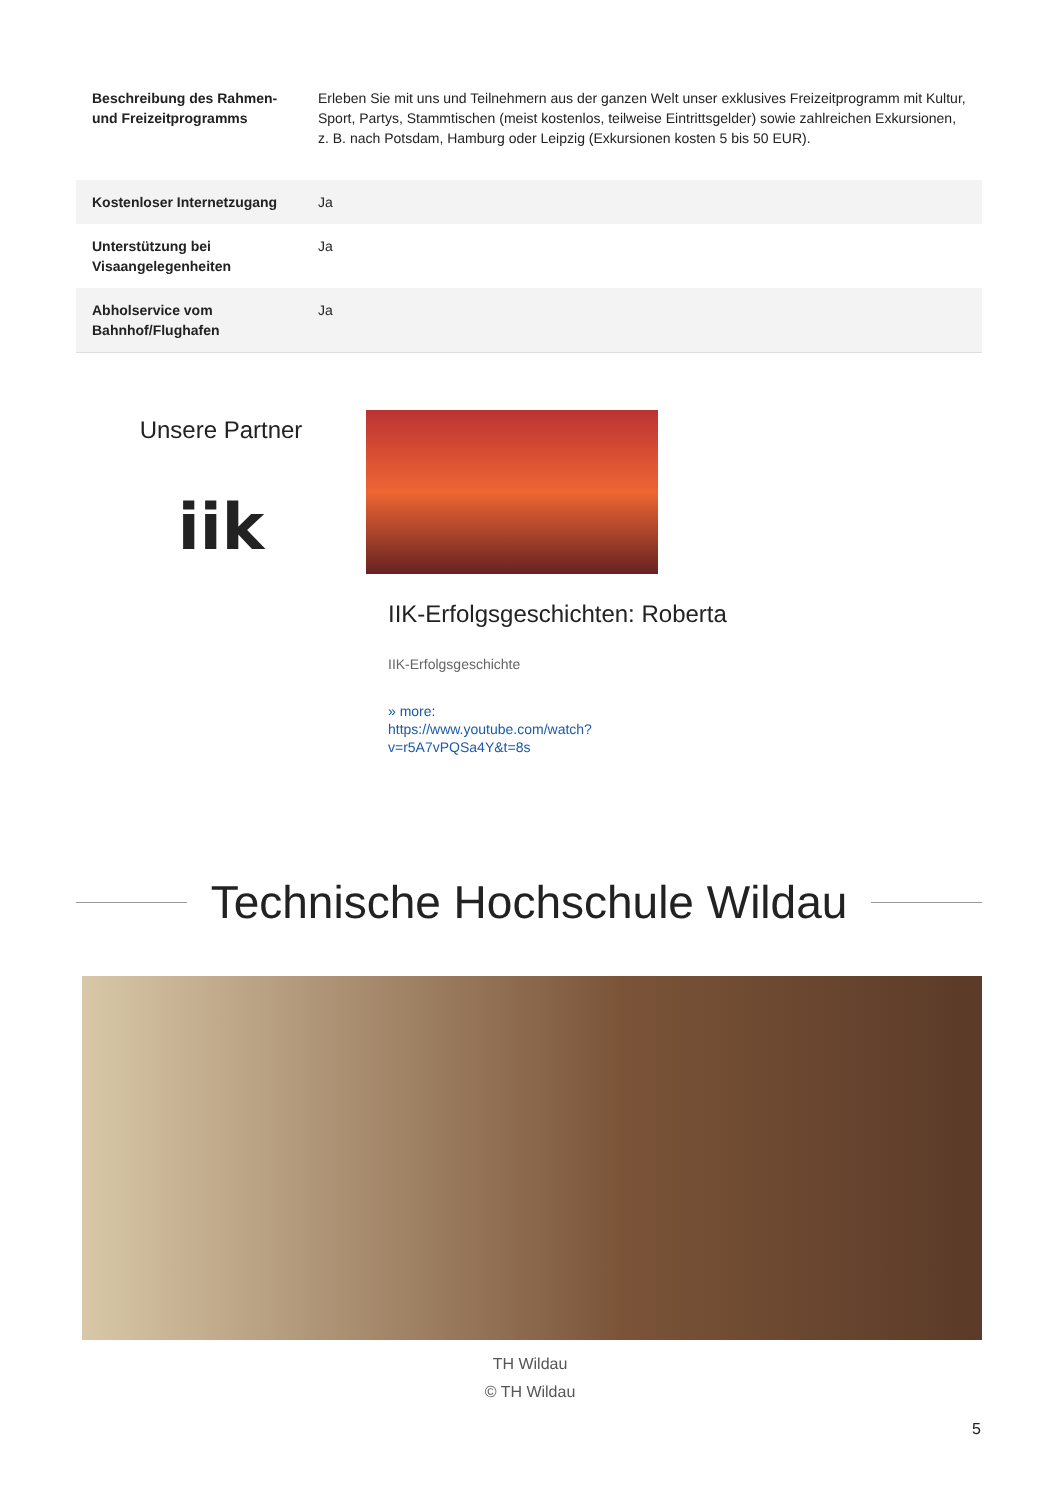| Beschreibung des Rahmen- und Freizeitprogramms | Erleben Sie mit uns und Teilnehmern aus der ganzen Welt unser exklusives Freizeitprogramm mit Kultur, Sport, Partys, Stammtischen (meist kostenlos, teilweise Eintrittsgelder) sowie zahlreichen Exkursionen, z. B. nach Potsdam, Hamburg oder Leipzig (Exkursionen kosten 5 bis 50 EUR). |
| Kostenloser Internetzugang | Ja |
| Unterstützung bei Visaangelegenheiten | Ja |
| Abholservice vom Bahnhof/Flughafen | Ja |
Unsere Partner
iik
IIK-Erfolgsgeschichten: Roberta
IIK-Erfolgsgeschichte
» more:
https://www.youtube.com/watch?
v=r5A7vPQSa4Y&t=8s
Technische Hochschule Wildau
TH Wildau
© TH Wildau
5